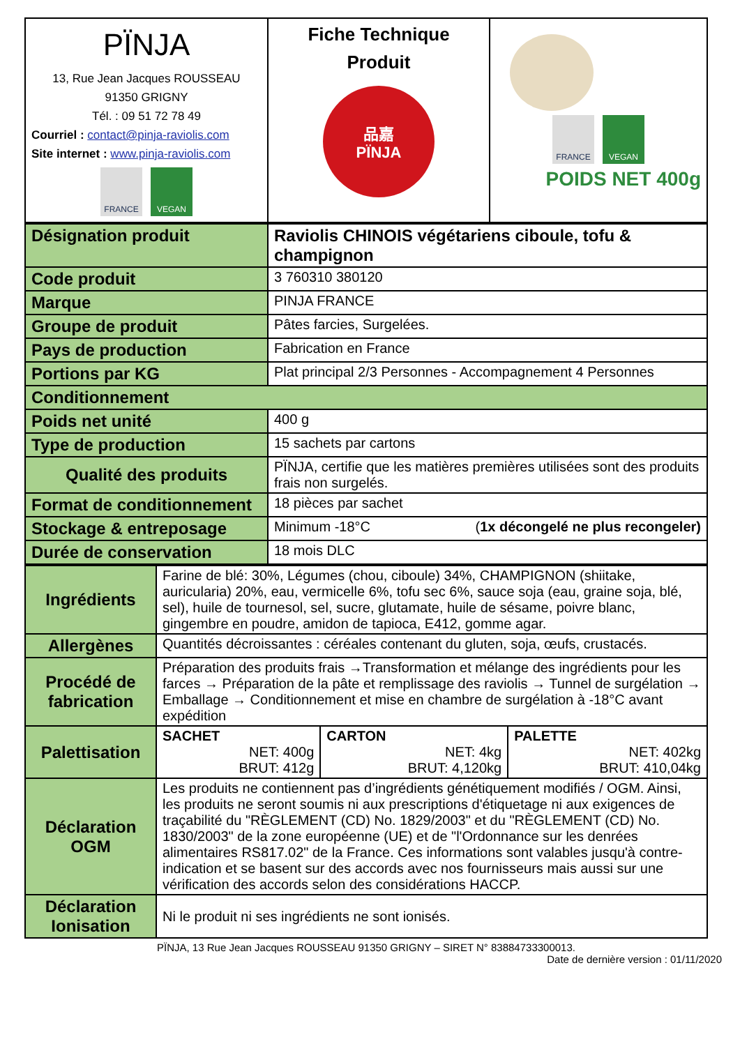| PÏNJA 13, Rue Jean Jacques ROUSSEAU 91350 GRIGNY Tél. : 09 51 72 78 49 Courriel : contact@pinja-raviolis.com Site internet : www.pinja-raviolis.com FRANCE VEGAN | Fiche Technique Produit 品嘉 PÏNJA | FRANCE VEGAN POIDS NET 400g |
| Désignation produit | Raviolis CHINOIS végétariens ciboule, tofu & champignon |
| Code produit | 3 760310 380120 |
| Marque | PINJA FRANCE |
| Groupe de produit | Pâtes farcies, Surgelées. |
| Pays de production | Fabrication en France |
| Portions par KG | Plat principal 2/3 Personnes - Accompagnement 4 Personnes |
| Conditionnement | |
| Poids net unité | 400 g |
| Type de production | 15 sachets par cartons |
| Qualité des produits | PÏNJA, certifie que les matières premières utilisées sont des produits frais non surgelés. |
| Format de conditionnement | 18 pièces par sachet |
| Stockage & entreposage | Minimum -18°C ( 1x décongelé ne plus recongeler) |
| Durée de conservation | 18 mois DLC |
| Ingrédients | Farine de blé: 30%, Légumes (chou, ciboule) 34%, CHAMPIGNON (shiitake, auricularia) 20%, eau, vermicelle 6%, tofu sec 6%, sauce soja (eau, graine soja, blé, sel), huile de tournesol, sel, sucre, glutamate, huile de sésame, poivre blanc, gingembre en poudre, amidon de tapioca, E412, gomme agar. | | |
| Allergènes | Quantités décroissantes : céréales contenant du gluten, soja, œufs, crustacés. | | |
| Procédé de fabrication | Préparation des produits frais →Transformation et mélange des ingrédients pour les farces → Préparation de la pâte et remplissage des raviolis → Tunnel de surgélation → Emballage → Conditionnement et mise en chambre de surgélation à -18°C avant expédition | | |
| Palettisation | SACHET NET: 400g BRUT: 412g | CARTON NET: 4kg BRUT: 4,120kg | PALETTE NET: 402kg BRUT: 410,04kg |
| Déclaration OGM | Les produits ne contiennent pas d’ingrédients génétiquement modifiés / OGM. Ainsi, les produits ne seront soumis ni aux prescriptions d'étiquetage ni aux exigences de traçabilité du "RÈGLEMENT (CD) No. 1829/2003" et du "RÈGLEMENT (CD) No. 1830/2003" de la zone européenne (UE) et de "l'Ordonnance sur les denrées alimentaires RS817.02" de la France. Ces informations sont valables jusqu'à contre-indication et se basent sur des accords avec nos fournisseurs mais aussi sur une vérification des accords selon des considérations HACCP. | | |
| Déclaration Ionisation | Ni le produit ni ses ingrédients ne sont ionisés. | | |
PÏNJA, 13 Rue Jean Jacques ROUSSEAU 91350 GRIGNY – SIRET N° 83884733300013.
Date de dernière version : 01/11/2020